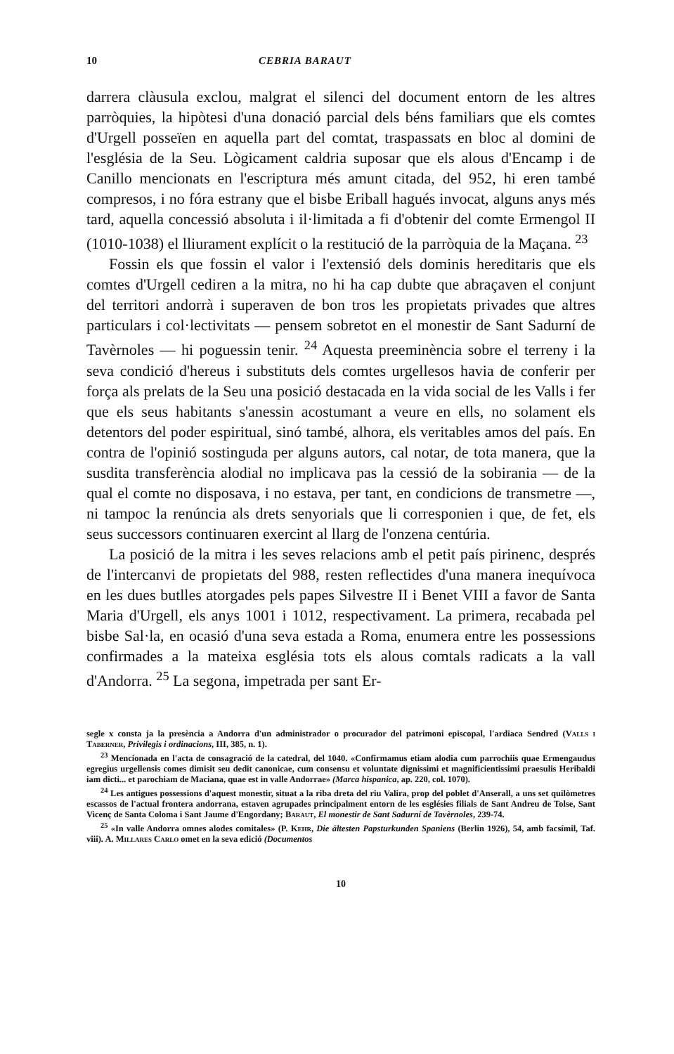10 CEBRIA BARAUT
darrera clàusula exclou, malgrat el silenci del document entorn de les altres parròquies, la hipòtesi d'una donació parcial dels béns familiars que els comtes d'Urgell posseïen en aquella part del comtat, traspassats en bloc al domini de l'església de la Seu. Lògicament caldria suposar que els alous d'Encamp i de Canillo mencionats en l'escriptura més amunt citada, del 952, hi eren també compresos, i no fóra estrany que el bisbe Eriball hagués invocat, alguns anys més tard, aquella concessió absoluta i il·limitada a fi d'obtenir del comte Ermengol II (1010-1038) el lliurament explícit o la restitució de la parròquia de la Maçana. <sup>23</sup>
Fossin els que fossin el valor i l'extensió dels dominis hereditaris que els comtes d'Urgell cediren a la mitra, no hi ha cap dubte que abraçaven el conjunt del territori andorrà i superaven de bon tros les propietats privades que altres particulars i col·lectivitats — pensem sobretot en el monestir de Sant Sadurní de Tavèrnoles — hi poguessin tenir. <sup>24</sup> Aquesta preeminència sobre el terreny i la seva condició d'hereus i substituts dels comtes urgellesos havia de conferir per força als prelats de la Seu una posició destacada en la vida social de les Valls i fer que els seus habitants s'anessin acostumant a veure en ells, no solament els detentors del poder espiritual, sinó també, alhora, els veritables amos del país. En contra de l'opinió sostinguda per alguns autors, cal notar, de tota manera, que la susdita transferència alodial no implicava pas la cessió de la sobirania — de la qual el comte no disposava, i no estava, per tant, en condicions de transmetre —, ni tampoc la renúncia als drets senyorials que li corresponien i que, de fet, els seus successors continuaren exercint al llarg de l'onzena centúria.
La posició de la mitra i les seves relacions amb el petit país pirinenc, després de l'intercanvi de propietats del 988, resten reflectides d'una manera inequívoca en les dues butlles atorgades pels papes Silvestre II i Benet VIII a favor de Santa Maria d'Urgell, els anys 1001 i 1012, respectivament. La primera, recabada pel bisbe Sal·la, en ocasió d'una seva estada a Roma, enumera entre les possessions confirmades a la mateixa església tots els alous comtals radicats a la vall d'Andorra. <sup>25</sup> La segona, impetrada per sant Er-
segle x consta ja la presència a Andorra d'un administrador o procurador del patrimoni episcopal, l'ardiaca Sendred (Valls i Taberner, Privilegis i ordinacions, III, 385, n. 1).
<sup>23</sup> Mencionada en l'acta de consagració de la catedral, del 1040. «Confirmamus etiam alodia cum parrochiis quae Ermengaudus egregius urgellensis comes dimisit seu dedit canonicae, cum consensu et voluntate dignissimi et magnificientissimi praesulis Heribaldi iam dicti... et parochiam de Maciana, quae est in valle Andorrae» (Marca hispanica, ap. 220, col. 1070).
<sup>24</sup> Les antigues possessions d'aquest monestir, situat a la riba dreta del riu Valira, prop del poblet d'Anserall, a uns set quilòmetres escassos de l'actual frontera andorrana, estaven agrupades principalment entorn de les esglésies filials de Sant Andreu de Tolse, Sant Vicenç de Santa Coloma i Sant Jaume d'Engordany; Baraut, El monestir de Sant Sadurní de Tavèrnoles, 239-74.
<sup>25</sup> «In valle Andorra omnes alodes comitales» (P. Kehr, Die ältesten Papsturkunden Spaniens (Berlin 1926), 54, amb facsímil, Taf. viii). A. Millares Carlo omet en la seva edició (Documentos
10